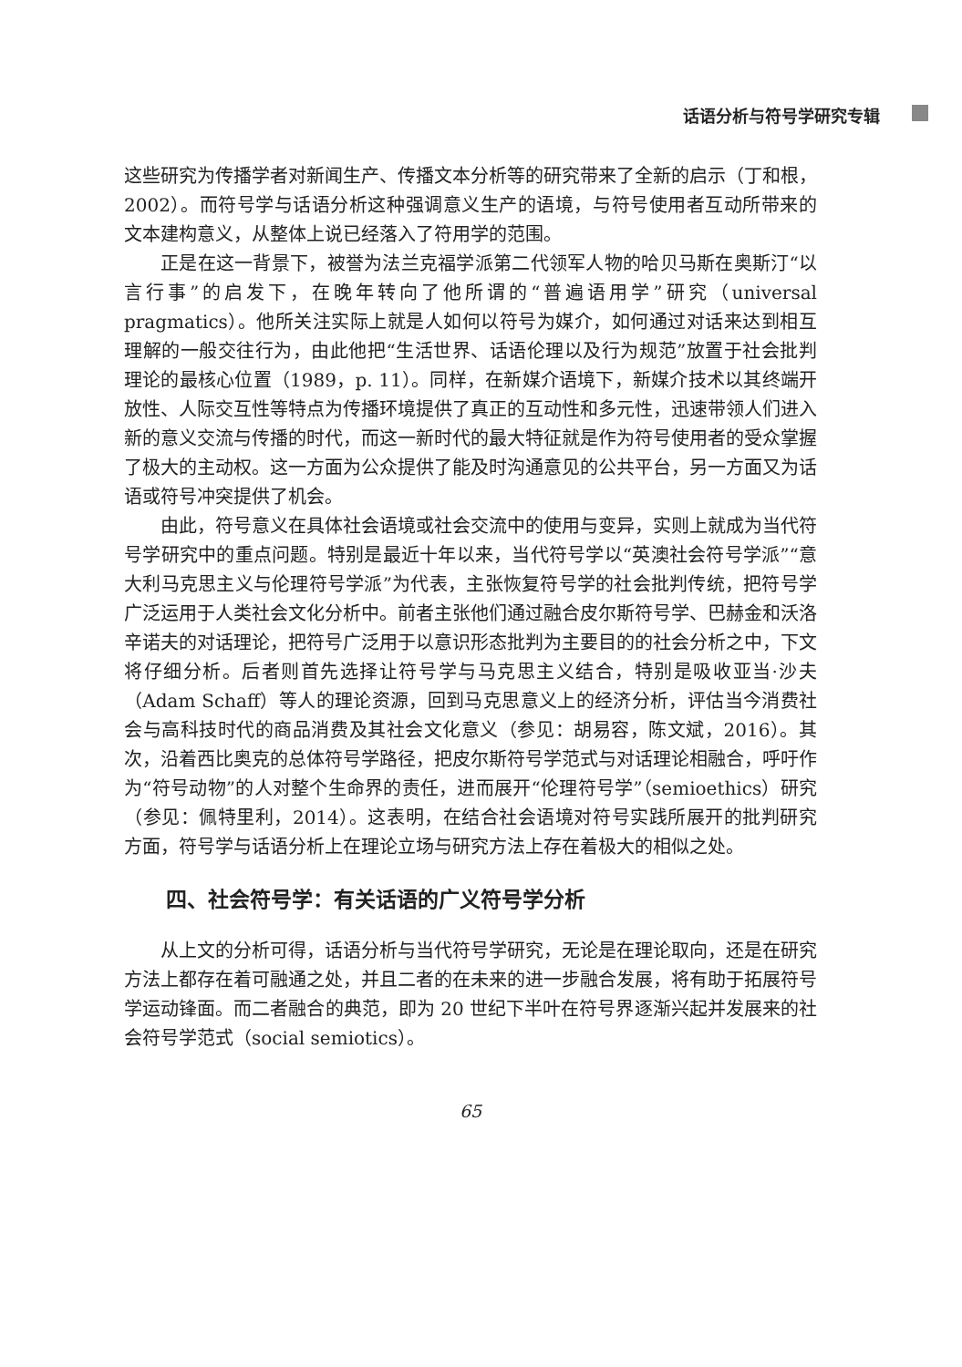话语分析与符号学研究专辑
这些研究为传播学者对新闻生产、传播文本分析等的研究带来了全新的启示（丁和根，2002）。而符号学与话语分析这种强调意义生产的语境，与符号使用者互动所带来的文本建构意义，从整体上说已经落入了符用学的范围。
正是在这一背景下，被誉为法兰克福学派第二代领军人物的哈贝马斯在奥斯汀“以言行事”的启发下，在晚年转向了他所谓的“普遍语用学”研究（universal pragmatics）。他所关注实际上就是人如何以符号为媒介，如何通过对话来达到相互理解的一般交往行为，由此他把“生活世界、话语伦理以及行为规范”放置于社会批判理论的最核心位置（1989，p. 11）。同样，在新媒介语境下，新媒介技术以其终端开放性、人际交互性等特点为传播环境提供了真正的互动性和多元性，迅速带领人们进入新的意义交流与传播的时代，而这一新时代的最大特征就是作为符号使用者的受众掌握了极大的主动权。这一方面为公众提供了能及时沟通意见的公共平台，另一方面又为话语或符号冲突提供了机会。
由此，符号意义在具体社会语境或社会交流中的使用与变异，实则上就成为当代符号学研究中的重点问题。特别是最近十年以来，当代符号学以“英澳社会符号学派”“意大利马克思主义与伦理符号学派”为代表，主张恢复符号学的社会批判传统，把符号学广泛运用于人类社会文化分析中。前者主张他们通过融合皮尔斯符号学、巴赫金和沃洛辛诺夫的对话理论，把符号广泛用于以意识形态批判为主要目的的社会分析之中，下文将仔细分析。后者则首先选择让符号学与马克思主义结合，特别是吸收亚当·沙夫（Adam Schaff）等人的理论资源，回到马克思意义上的经济分析，评估当今消费社会与高科技时代的商品消费及其社会文化意义（参见：胡易容，陈文斌，2016）。其次，沿着西比奥克的总体符号学路径，把皮尔斯符号学范式与对话理论相融合，呼吁作为“符号动物”的人对整个生命界的责任，进而展开“伦理符号学”（semioethics）研究（参见：佩特里利，2014）。这表明，在结合社会语境对符号实践所展开的批判研究方面，符号学与话语分析上在理论立场与研究方法上存在着极大的相似之处。
四、社会符号学：有关话语的广义符号学分析
从上文的分析可得，话语分析与当代符号学研究，无论是在理论取向，还是在研究方法上都存在着可融通之处，并且二者的在未来的进一步融合发展，将有助于拓展符号学运动锋面。而二者融合的典范，即为 20 世纪下半叶在符号界逐渐兴起并发展来的社会符号学范式（social semiotics）。
65